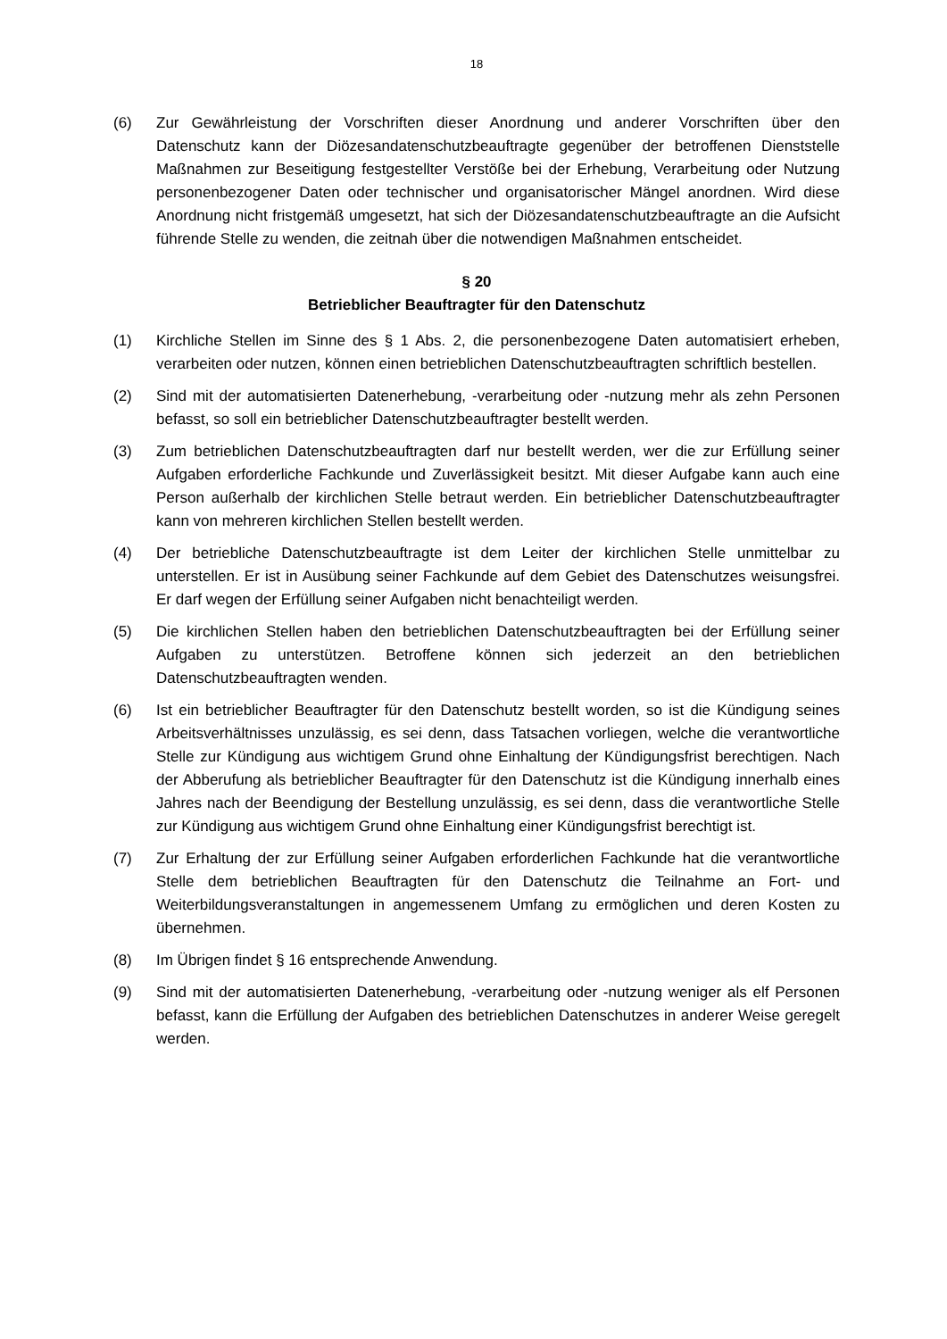18
(6) Zur Gewährleistung der Vorschriften dieser Anordnung und anderer Vorschriften über den Datenschutz kann der Diözesandatenschutzbeauftragte gegenüber der betroffenen Dienststelle Maßnahmen zur Beseitigung festgestellter Verstöße bei der Erhebung, Verarbeitung oder Nutzung personenbezogener Daten oder technischer und organisatorischer Mängel anordnen. Wird diese Anordnung nicht fristgemäß umgesetzt, hat sich der Diözesandatenschutzbeauftragte an die Aufsicht führende Stelle zu wenden, die zeitnah über die notwendigen Maßnahmen entscheidet.
§ 20
Betrieblicher Beauftragter für den Datenschutz
(1) Kirchliche Stellen im Sinne des § 1 Abs. 2, die personenbezogene Daten automatisiert erheben, verarbeiten oder nutzen, können einen betrieblichen Datenschutzbeauftragten schriftlich bestellen.
(2) Sind mit der automatisierten Datenerhebung, -verarbeitung oder -nutzung mehr als zehn Personen befasst, so soll ein betrieblicher Datenschutzbeauftragter bestellt werden.
(3) Zum betrieblichen Datenschutzbeauftragten darf nur bestellt werden, wer die zur Erfüllung seiner Aufgaben erforderliche Fachkunde und Zuverlässigkeit besitzt. Mit dieser Aufgabe kann auch eine Person außerhalb der kirchlichen Stelle betraut werden. Ein betrieblicher Datenschutzbeauftragter kann von mehreren kirchlichen Stellen bestellt werden.
(4) Der betriebliche Datenschutzbeauftragte ist dem Leiter der kirchlichen Stelle unmittelbar zu unterstellen. Er ist in Ausübung seiner Fachkunde auf dem Gebiet des Datenschutzes weisungsfrei. Er darf wegen der Erfüllung seiner Aufgaben nicht benachteiligt werden.
(5) Die kirchlichen Stellen haben den betrieblichen Datenschutzbeauftragten bei der Erfüllung seiner Aufgaben zu unterstützen. Betroffene können sich jederzeit an den betrieblichen Datenschutzbeauftragten wenden.
(6) Ist ein betrieblicher Beauftragter für den Datenschutz bestellt worden, so ist die Kündigung seines Arbeitsverhältnisses unzulässig, es sei denn, dass Tatsachen vorliegen, welche die verantwortliche Stelle zur Kündigung aus wichtigem Grund ohne Einhaltung der Kündigungsfrist berechtigen. Nach der Abberufung als betrieblicher Beauftragter für den Datenschutz ist die Kündigung innerhalb eines Jahres nach der Beendigung der Bestellung unzulässig, es sei denn, dass die verantwortliche Stelle zur Kündigung aus wichtigem Grund ohne Einhaltung einer Kündigungsfrist berechtigt ist.
(7) Zur Erhaltung der zur Erfüllung seiner Aufgaben erforderlichen Fachkunde hat die verantwortliche Stelle dem betrieblichen Beauftragten für den Datenschutz die Teilnahme an Fort- und Weiterbildungsveranstaltungen in angemessenem Umfang zu ermöglichen und deren Kosten zu übernehmen.
(8) Im Übrigen findet § 16 entsprechende Anwendung.
(9) Sind mit der automatisierten Datenerhebung, -verarbeitung oder -nutzung weniger als elf Personen befasst, kann die Erfüllung der Aufgaben des betrieblichen Datenschutzes in anderer Weise geregelt werden.